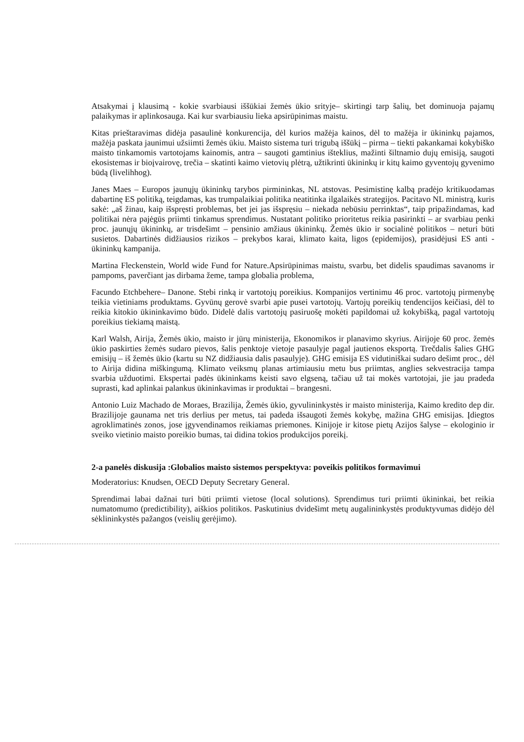Atsakymai į klausimą - kokie svarbiausi iššūkiai žemės ūkio srityje– skirtingi tarp šalių, bet dominuoja pajamų palaikymas ir aplinkosauga. Kai kur svarbiausiu lieka apsirūpinimas maistu.
Kitas prieštaravimas didėja pasaulinė konkurencija, dėl kurios mažėja kainos, dėl to mažėja ir ūkininkų pajamos, mažėja paskata jaunimui užsiimti žemės ūkiu. Maisto sistema turi trigubą iššūkį – pirma – tiekti pakankamai kokybiško maisto tinkamomis vartotojams kainomis, antra – saugoti gamtinius išteklius, mažinti šiltnamio dujų emisiją, saugoti ekosistemas ir bioįvairovę, trečia – skatinti kaimo vietovių plėtrą, užtikrinti ūkininkų ir kitų kaimo gyventojų gyvenimo būdą (livelihhog).
Janes Maes – Europos jaunųjų ūkininkų tarybos pirmininkas, NL atstovas. Pesimistinę kalbą pradėjo kritikuodamas dabartinę ES politiką, teigdamas, kas trumpalaikiai politika neatitinka ilgalaikės strategijos. Pacitavo NL ministrą, kuris sakė: „aš žinau, kaip išspręsti problemas, bet jei jas išspręsiu – niekada nebūsiu perrinktas“, taip pripažindamas, kad politikai nėra pajėgūs priimti tinkamus sprendimus. Nustatant politiko prioritetus reikia pasirinkti – ar svarbiau penki proc. jaunųjų ūkininkų, ar trisdešimt – pensinio amžiaus ūkininkų. Žemės ūkio ir socialinė politikos – neturi būti susietos. Dabartinės didžiausios rizikos – prekybos karai, klimato kaita, ligos (epidemijos), prasidėjusi ES anti - ūkininkų kampanija.
Martina Fleckenstein, World wide Fund for Nature.Apsirūpinimas maistu, svarbu, bet didelis spaudimas savanoms ir pampoms, paverčiant jas dirbama žeme, tampa globalia problema,
Facundo Etchbehere– Danone. Stebi rinką ir vartotojų poreikius. Kompanijos vertinimu 46 proc. vartotojų pirmenybę teikia vietiniams produktams. Gyvūnų gerovė svarbi apie pusei vartotojų. Vartojų poreikių tendencijos keičiasi, dėl to reikia kitokio ūkininkavimo būdo. Didelė dalis vartotojų pasiruošę mokėti papildomai už kokybišką, pagal vartotojų poreikius tiekiamą maistą.
Karl Walsh, Airija, Žemės ūkio, maisto ir jūrų ministerija, Ekonomikos ir planavimo skyrius. Airijoje 60 proc. žemės ūkio paskirties žemės sudaro pievos, šalis penktoje vietoje pasaulyje pagal jautienos eksportą. Trečdalis šalies GHG emisijų – iš žemės ūkio (kartu su NZ didžiausia dalis pasaulyje). GHG emisija ES vidutiniškai sudaro dešimt proc., dėl to Airija didina miškingumą. Klimato veiksmų planas artimiausiu metu bus priimtas, anglies sekvestracija tampa svarbia užduotimi. Ekspertai padės ūkininkams keisti savo elgseną, tačiau už tai mokės vartotojai, jie jau pradeda suprasti, kad aplinkai palankus ūkininkavimas ir produktai – brangesni.
Antonio Luiz Machado de Moraes, Brazilija, Žemės ūkio, gyvulininkystės ir maisto ministerija, Kaimo kredito dep dir. Brazilijoje gaunama net tris derlius per metus, tai padeda išsaugoti žemės kokybę, mažina GHG emisijas. Įdiegtos agroklimatinės zonos, jose įgyvendinamos reikiamas priemones. Kinijoje ir kitose pietų Azijos šalyse – ekologinio ir sveiko vietinio maisto poreikio bumas, tai didina tokios produkcijos poreikį.
2-a panelės diskusija :Globalios maisto sistemos perspektyva: poveikis politikos formavimui
Moderatorius: Knudsen, OECD Deputy Secretary General.
Sprendimai labai dažnai turi būti priimti vietose (local solutions). Sprendimus turi priimti ūkininkai, bet reikia numatomumo (predictibility), aiškios politikos. Paskutinius dvidešimt metų augalininkystės produktyvumas didėjo dėl sėklininkystės pažangos (veislių gerėjimo).